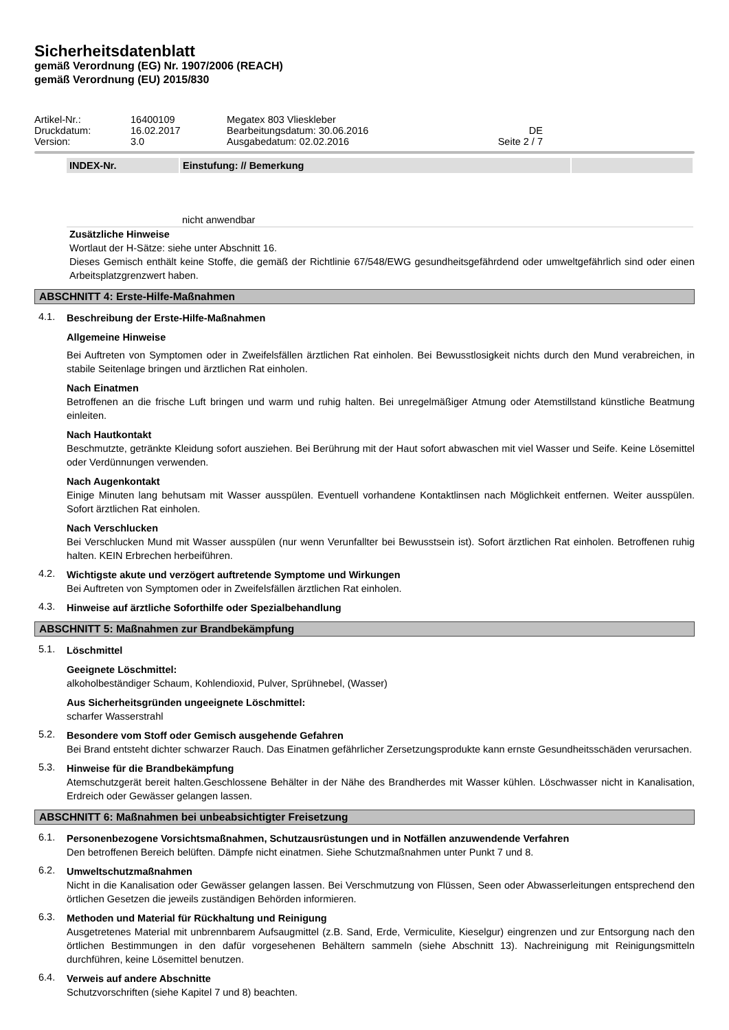Sicherheitsdatenblatt
gemäß Verordnung (EG) Nr. 1907/2006 (REACH)
gemäß Verordnung (EU) 2015/830
| Artikel-Nr.: | 16400109 | Megatex 803 Vlieskleber | |
| Druckdatum: | 16.02.2017 | Bearbeitungsdatum: 30.06.2016 | DE |
| Version: | 3.0 | Ausgabedatum: 02.02.2016 | Seite 2 / 7 |
| INDEX-Nr. | Einstufung: // Bemerkung | |
| --- | --- | --- |
| | nicht anwendbar | |
Zusätzliche Hinweise
Wortlaut der H-Sätze: siehe unter Abschnitt 16.
Dieses Gemisch enthält keine Stoffe, die gemäß der Richtlinie 67/548/EWG gesundheitsgefährdend oder umweltgefährlich sind oder einen Arbeitsplatzgrenzwert haben.
ABSCHNITT 4: Erste-Hilfe-Maßnahmen
4.1.
Beschreibung der Erste-Hilfe-Maßnahmen
Allgemeine Hinweise
Bei Auftreten von Symptomen oder in Zweifelsfällen ärztlichen Rat einholen. Bei Bewusstlosigkeit nichts durch den Mund verabreichen, in stabile Seitenlage bringen und ärztlichen Rat einholen.
Nach Einatmen
Betroffenen an die frische Luft bringen und warm und ruhig halten. Bei unregelmäßiger Atmung oder Atemstillstand künstliche Beatmung einleiten.
Nach Hautkontakt
Beschmutzte, getränkte Kleidung sofort ausziehen. Bei Berührung mit der Haut sofort abwaschen mit viel Wasser und Seife. Keine Lösemittel oder Verdünnungen verwenden.
Nach Augenkontakt
Einige Minuten lang behutsam mit Wasser ausspülen. Eventuell vorhandene Kontaktlinsen nach Möglichkeit entfernen. Weiter ausspülen. Sofort ärztlichen Rat einholen.
Nach Verschlucken
Bei Verschlucken Mund mit Wasser ausspülen (nur wenn Verunfallter bei Bewusstsein ist). Sofort ärztlichen Rat einholen. Betroffenen ruhig halten. KEIN Erbrechen herbeiführen.
4.2.
Wichtigste akute und verzögert auftretende Symptome und Wirkungen
Bei Auftreten von Symptomen oder in Zweifelsfällen ärztlichen Rat einholen.
4.3.
Hinweise auf ärztliche Soforthilfe oder Spezialbehandlung
ABSCHNITT 5: Maßnahmen zur Brandbekämpfung
5.1.
Löschmittel
Geeignete Löschmittel:
alkoholbeständiger Schaum, Kohlendioxid, Pulver, Sprühnebel, (Wasser)
Aus Sicherheitsgründen ungeeignete Löschmittel:
scharfer Wasserstrahl
5.2.
Besondere vom Stoff oder Gemisch ausgehende Gefahren
Bei Brand entsteht dichter schwarzer Rauch. Das Einatmen gefährlicher Zersetzungsprodukte kann ernste Gesundheitsschäden verursachen.
5.3.
Hinweise für die Brandbekämpfung
Atemschutzgerät bereit halten.Geschlossene Behälter in der Nähe des Brandherdes mit Wasser kühlen. Löschwasser nicht in Kanalisation, Erdreich oder Gewässer gelangen lassen.
ABSCHNITT 6: Maßnahmen bei unbeabsichtigter Freisetzung
6.1.
Personenbezogene Vorsichtsmaßnahmen, Schutzausrüstungen und in Notfällen anzuwendende Verfahren
Den betroffenen Bereich belüften. Dämpfe nicht einatmen. Siehe Schutzmaßnahmen unter Punkt 7 und 8.
6.2.
Umweltschutzmaßnahmen
Nicht in die Kanalisation oder Gewässer gelangen lassen. Bei Verschmutzung von Flüssen, Seen oder Abwasserleitungen entsprechend den örtlichen Gesetzen die jeweils zuständigen Behörden informieren.
6.3.
Methoden und Material für Rückhaltung und Reinigung
Ausgetretenes Material mit unbrennbarem Aufsaugmittel (z.B. Sand, Erde, Vermiculite, Kieselgur) eingrenzen und zur Entsorgung nach den örtlichen Bestimmungen in den dafür vorgesehenen Behältern sammeln (siehe Abschnitt 13). Nachreinigung mit Reinigungsmitteln durchführen, keine Lösemittel benutzen.
6.4.
Verweis auf andere Abschnitte
Schutzvorschriften (siehe Kapitel 7 und 8) beachten.